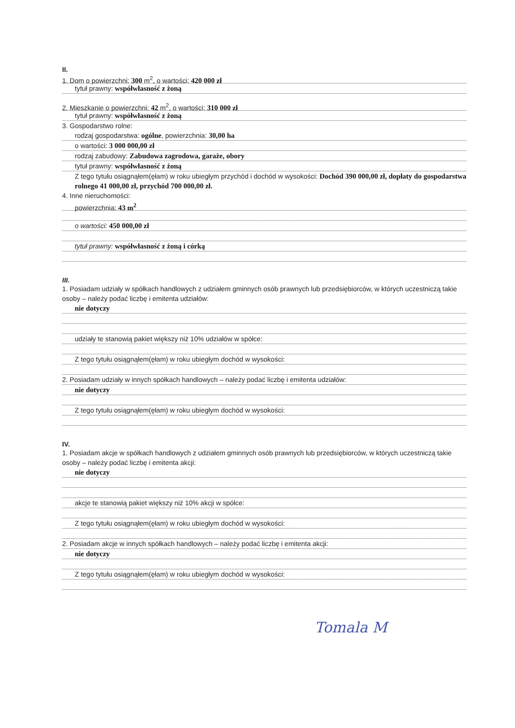II.
1. Dom o powierzchni: 300 m<sup>2</sup>, o wartości: 420 000 zł
tytuł prawny: współwłasność z żoną
2. Mieszkanie o powierzchni: 42 m<sup>2</sup>, o wartości: 310 000 zł
tytuł prawny: współwłasność z żoną
3. Gospodarstwo rolne:
rodzaj gospodarstwa: ogólne, powierzchnia: 30,00 ha
o wartości: 3 000 000,00 zł
rodzaj zabudowy: Zabudowa zagrodowa, garaże, obory
tytuł prawny: współwłasność z żoną
Z tego tytułu osiągnąłem(ęłam) w roku ubiegłym przychód i dochód w wysokości: Dochód 390 000,00 zł, dopłaty do gospodarstwa rolnego 41 000,00 zł, przychód 700 000,00 zł.
4. Inne nieruchomości:
powierzchnia: 43 m<sup>2</sup>
o wartości: 450 000,00 zł
tytuł prawny: współwłasność z żoną i córką
III.
1. Posiadam udziały w spółkach handlowych z udziałem gminnych osób prawnych lub przedsiębiorców, w których uczestniczą takie osoby – należy podać liczbę i emitenta udziałów:
nie dotyczy
udziały te stanowią pakiet większy niż 10% udziałów w spółce:
Z tego tytułu osiągnąłem(ęłam) w roku ubiegłym dochód w wysokości:
2. Posiadam udziały w innych spółkach handlowych – należy podać liczbę i emitenta udziałów:
nie dotyczy
Z tego tytułu osiągnąłem(ęłam) w roku ubiegłym dochód w wysokości:
IV.
1. Posiadam akcje w spółkach handlowych z udziałem gminnych osób prawnych lub przedsiębiorców, w których uczestniczą takie osoby – należy podać liczbę i emitenta akcji:
nie dotyczy
akcje te stanowią pakiet większy niż 10% akcji w spółce:
Z tego tytułu osiągnąłem(ęłam) w roku ubiegłym dochód w wysokości:
2. Posiadam akcje w innych spółkach handlowych – należy podać liczbę i emitenta akcji:
nie dotyczy
Z tego tytułu osiągnąłem(ęłam) w roku ubiegłym dochód w wysokości:
Tomala M